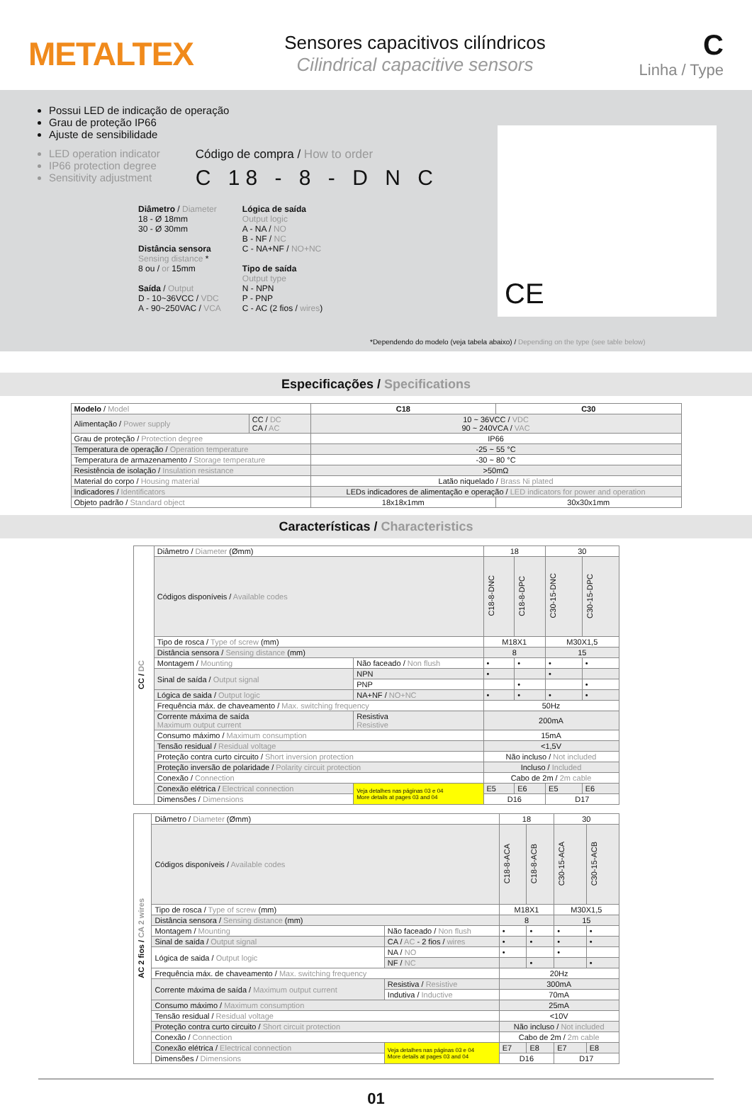METALTEX
Sensores capacitivos cilíndricos
Cilindrical capacitive sensors
C
Linha / Type
Possui LED de indicação de operação
Grau de proteção IP66
Ajuste de sensibilidade
LED operation indicator
IP66 protection degree
Sensitivity adjustment
Código de compra / How to order
C 18 - 8 - D N C
Diâmetro / Diameter
18 - Ø 18mm
30 - Ø 30mm
Distância sensora
Sensing distance *
8 ou / or 15mm
Saída / Output
D - 10~36VCC / VDC
A - 90~250VAC / VCA
Lógica de saída
Output logic
A - NA / NO
B - NF / NC
C - NA+NF / NO+NC
Tipo de saída
Output type
N - NPN
P - PNP
C - AC (2 fios / wires)
CE
*Dependendo do modelo (veja tabela abaixo) / Depending on the type (see table below)
Especificações / Specifications
| Modelo / Model | | C18 | C30 |
| Alimentação / Power supply | CC / DC CA / AC | 10 ~ 36VCC / VDC 90 ~ 240VCA / VAC | |
| Grau de proteção / Protection degree | | IP66 | |
| Temperatura de operação / Operation temperature | | -25 ~ 55 °C | |
| Temperatura de armazenamento / Storage temperature | | -30 ~ 80 °C | |
| Resistência de isolação / Insulation resistance | | >50mΩ | |
| Material do corpo / Housing material | | Latão niquelado / Brass Ni plated | |
| Indicadores / Identificators | | LEDs indicadores de alimentação e operação / LED indicators for power and operation | |
| Objeto padrão / Standard object | | 18x18x1mm | 30x30x1mm |
Características / Characteristics
| CC / DC | Diâmetro / Diameter (Ømm) | | 18 | | 30 | |
| | Códigos disponíveis / Available codes | | C18-8-DNC | C18-8-DPC | C30-15-DNC | C30-15-DPC |
| | Tipo de rosca / Type of screw (mm) | | M18X1 | | M30X1,5 | |
| | Distância sensora / Sensing distance (mm) | | 8 | | 15 | |
| | Montagem / Mounting | Não faceado / Non flush | • | • | • | • |
| | Sinal de saída / Output signal | NPN | • | | • | |
| | | PNP | | • | | • |
| | Lógica de saida / Output logic | NA+NF / NO+NC | • | • | • | • |
| | Frequência máx. de chaveamento / Max. switching frequency | | 50Hz | | | |
| | Corrente máxima de saída Maximum output current | Resistiva Resistive | 200mA | | | |
| | Consumo máximo / Maximum consumption | | 15mA | | | |
| | Tensão residual / Residual voltage | | <1,5V | | | |
| | Proteção contra curto circuito / Short inversion protection | | Não incluso / Not included | | | |
| | Proteção inversão de polaridade / Polarity circuit protection | | Incluso / Included | | | |
| | Conexão / Connection | | Cabo de 2m / 2m cable | | | |
| | Conexão elétrica / Electrical connection | Veja detalhes nas páginas 03 e 04 More details at pages 03 and 04 | E5 | E6 | E5 | E6 |
| | Dimensões / Dimensions | | D16 | | D17 | |
| AC 2 fios / CA 2 wires | Diâmetro / Diameter (Ømm) | | 18 | | 30 | |
| | Códigos disponíveis / Available codes | | C18-8-ACA | C18-8-ACB | C30-15-ACA | C30-15-ACB |
| | Tipo de rosca / Type of screw (mm) | | M18X1 | | M30X1,5 | |
| | Distância sensora / Sensing distance (mm) | | 8 | | 15 | |
| | Montagem / Mounting | Não faceado / Non flush | • | • | • | • |
| | Sinal de saída / Output signal | CA / AC - 2 fios / wires | • | • | • | • |
| | Lógica de saida / Output logic | NA / NO | • | | • | |
| | | NF / NC | | • | | • |
| | Frequência máx. de chaveamento / Max. switching frequency | | 20Hz | | | |
| | Corrente máxima de saída / Maximum output current | Resistiva / Resistive | 300mA | | | |
| | | Indutiva / Inductive | 70mA | | | |
| | Consumo máximo / Maximum consumption | | 25mA | | | |
| | Tensão residual / Residual voltage | | <10V | | | |
| | Proteção contra curto circuito / Short circuit protection | | Não incluso / Not included | | | |
| | Conexão / Connection | | Cabo de 2m / 2m cable | | | |
| | Conexão elétrica / Electrical connection | Veja detalhes nas páginas 03 e 04 More details at pages 03 and 04 | E7 | E8 | E7 | E8 |
| | Dimensões / Dimensions | | D16 | | D17 | |
01